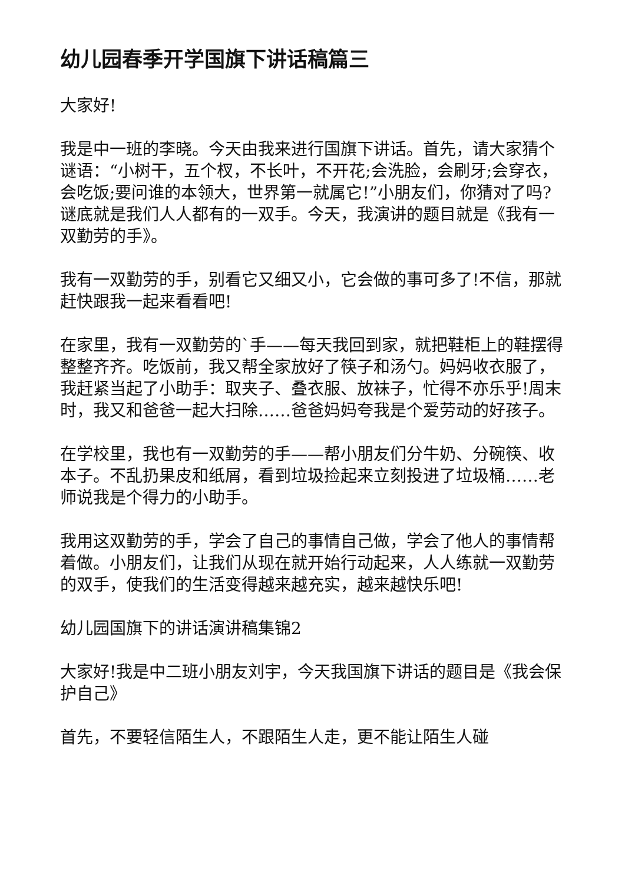幼儿园春季开学国旗下讲话稿篇三
大家好!
我是中一班的李晓。今天由我来进行国旗下讲话。首先，请大家猜个谜语：“小树干，五个杈，不长叶，不开花;会洗脸，会刷牙;会穿衣，会吃饭;要问谁的本领大，世界第一就属它!”小朋友们，你猜对了吗?谜底就是我们人人都有的一双手。今天，我演讲的题目就是《我有一双勤劳的手》。
我有一双勤劳的手，别看它又细又小，它会做的事可多了!不信，那就赶快跟我一起来看看吧!
在家里，我有一双勤劳的`手——每天我回到家，就把鞋柜上的鞋摆得整整齐齐。吃饭前，我又帮全家放好了筷子和汤勺。妈妈收衣服了，我赶紧当起了小助手：取夹子、叠衣服、放袜子，忙得不亦乐乎!周末时，我又和爸爸一起大扫除……爸爸妈妈夸我是个爱劳动的好孩子。
在学校里，我也有一双勤劳的手——帮小朋友们分牛奶、分碗筷、收本子。不乱扔果皮和纸屑，看到垃圾捡起来立刻投进了垃圾桶……老师说我是个得力的小助手。
我用这双勤劳的手，学会了自己的事情自己做，学会了他人的事情帮着做。小朋友们，让我们从现在就开始行动起来，人人练就一双勤劳的双手，使我们的生活变得越来越充实，越来越快乐吧!
幼儿园国旗下的讲话演讲稿集锦2
大家好!我是中二班小朋友刘宇，今天我国旗下讲话的题目是《我会保护自己》
首先，不要轻信陌生人，不跟陌生人走，更不能让陌生人碰